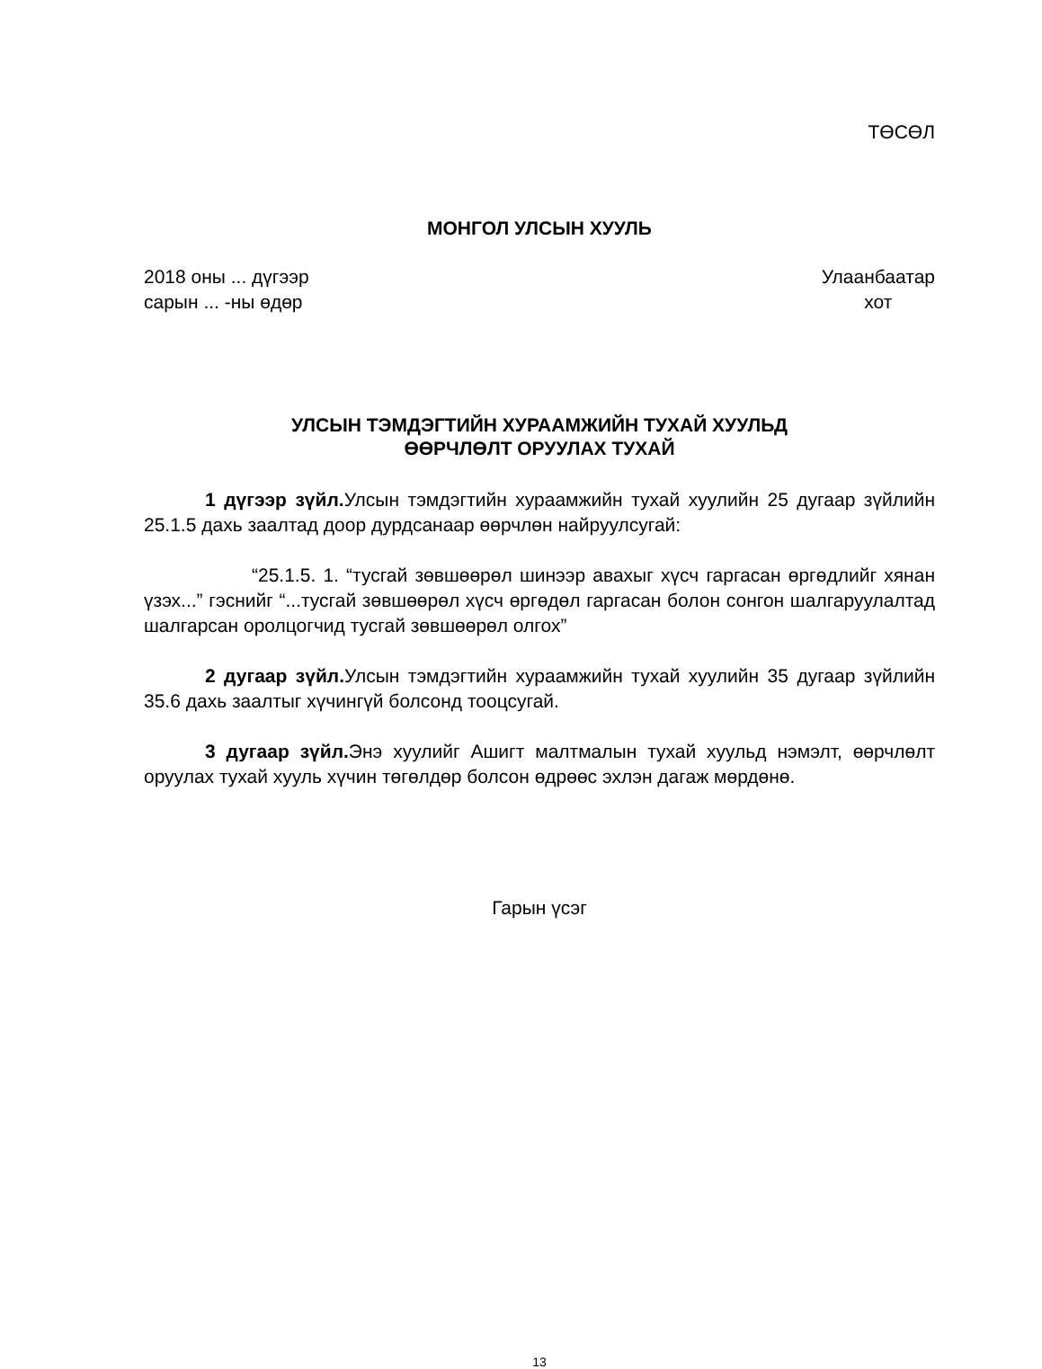ТӨСӨЛ
МОНГОЛ УЛСЫН ХУУЛЬ
2018 оны ... дүгээр
сарын ... -ны өдөр
Улаанбаатар
хот
УЛСЫН ТЭМДЭГТИЙН ХУРААМЖИЙН ТУХАЙ ХУУЛЬД
ӨӨРЧЛӨЛТ ОРУУЛАХ ТУХАЙ
1 дүгээр зүйл. Улсын тэмдэгтийн хураамжийн тухай хуулийн 25 дугаар зүйлийн 25.1.5 дахь заалтад доор дурдсанаар өөрчлөн найруулсугай:
“25.1.5. 1. “тусгай зөвшөөрөл шинээр авахыг хүсч гаргасан өргөдлийг хянан үзэх...” гэснийг “...тусгай зөвшөөрөл хүсч өргөдөл гаргасан болон сонгон шалгаруулалтад шалгарсан оролцогчид тусгай зөвшөөрөл олгох”
2 дугаар зүйл. Улсын тэмдэгтийн хураамжийн тухай хуулийн 35 дугаар зүйлийн 35.6 дахь заалтыг хүчингүй болсонд тооцсугай.
3 дугаар зүйл. Энэ хуулийг Ашигт малтмалын тухай хуульд нэмэлт, өөрчлөлт оруулах тухай хууль хүчин төгөлдөр болсон өдрөөс эхлэн дагаж мөрдөнө.
Гарын үсэг
13